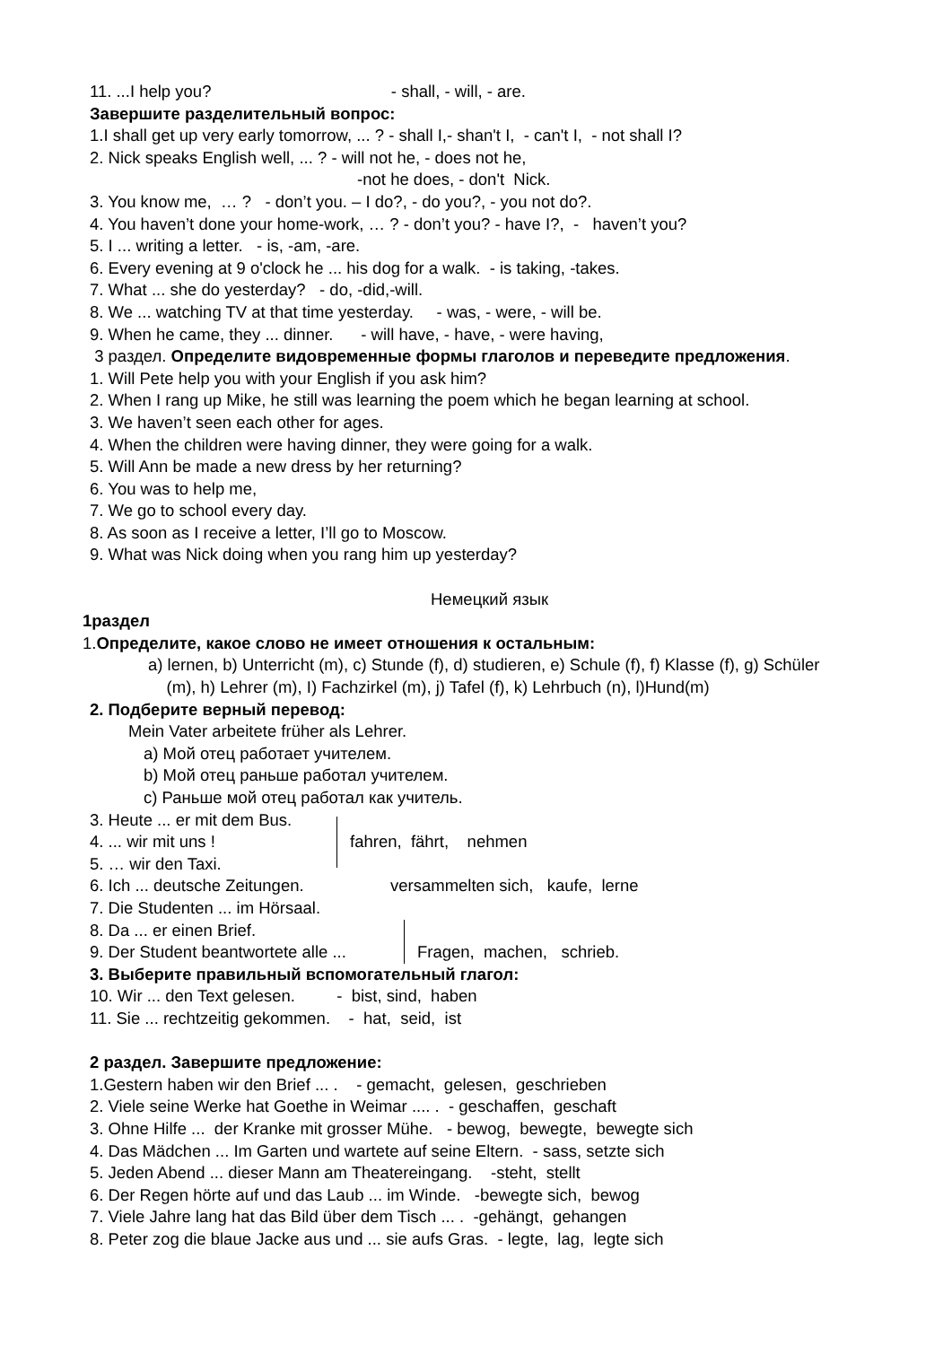11. ...I help you? - shall, - will, - are.
Завершите разделительный вопрос:
1.I shall get up very early tomorrow, ... ? - shall I,- shan't I, - can't I, - not shall I?
2. Nick speaks English well, ... ? - will not he, - does not he,
-not he does, - don't Nick.
3. You know me, … ? - don’t you. – I do?, - do you?, - you not do?.
4. You haven’t done your home-work, … ? - don’t you? - have I?, - haven’t you?
5. I ... writing a letter. - is, -am, -are.
6. Every evening at 9 o'clock he ... his dog for a walk. - is taking, -takes.
7. What ... she do yesterday? - do, -did,-will.
8. We ... watching TV at that time yesterday. - was, - were, - will be.
9. When he came, they ... dinner. - will have, - have, - were having,
3 раздел. Определите видовременные формы глаголов и переведите предложения.
1. Will Pete help you with your English if you ask him?
2. When I rang up Mike, he still was learning the poem which he began learning at school.
3. We haven’t seen each other for ages.
4. When the children were having dinner, they were going for a walk.
5. Will Ann be made a new dress by her returning?
6. You was to help me,
7. We go to school every day.
8. As soon as I receive a letter, I’ll go to Moscow.
9. What was Nick doing when you rang him up yesterday?
Немецкий язык
1раздел
1.Определите, какое слово не имеет отношения к остальным:
a) lernen, b) Unterricht (m), c) Stunde (f), d) studieren, e) Schule (f), f) Klasse (f), g) Schüler
(m), h) Lehrer (m), I) Fachzirkel (m), j) Tafel (f), k) Lehrbuch (n), l)Hund(m)
2. Подберите верный перевод:
Mein Vater arbeitete früher als Lehrer.
a) Мой отец работает учителем.
b) Мой отец раньше работал учителем.
c) Раньше мой отец работал как учитель.
3. Heute ... er mit dem Bus.
4. ... wir mit uns !
5. … wir den Taxi.
fahren, fährt, nehmen
6. Ich ... deutsche Zeitungen.
7. Die Studenten ... im Hörsaal.
versammelten sich, kaufe, lerne
8. Da ... er einen Brief.
9. Der Student beantwortete alle ...
Fragen, machen, schrieb.
3. Выберите правильный вспомогательный глагол:
10. Wir ... den Text gelesen. - bist, sind, haben
11. Sie ... rechtzeitig gekommen. - hat, seid, ist
2 раздел. Завершите предложение:
1.Gestern haben wir den Brief ... . - gemacht, gelesen, geschrieben
2. Viele seine Werke hat Goethe in Weimar .... . - geschaffen, geschaft
3. Ohne Hilfe ... der Kranke mit grosser Mühe. - bewog, bewegte, bewegte sich
4. Das Mädchen ... Im Garten und wartete auf seine Eltern. - sass, setzte sich
5. Jeden Abend ... dieser Mann am Theatereingang. -steht, stellt
6. Der Regen hörte auf und das Laub ... im Winde. -bewegte sich, bewog
7. Viele Jahre lang hat das Bild über dem Tisch ... . -gehängt, gehangen
8. Peter zog die blaue Jacke aus und ... sie aufs Gras. - legte, lag, legte sich